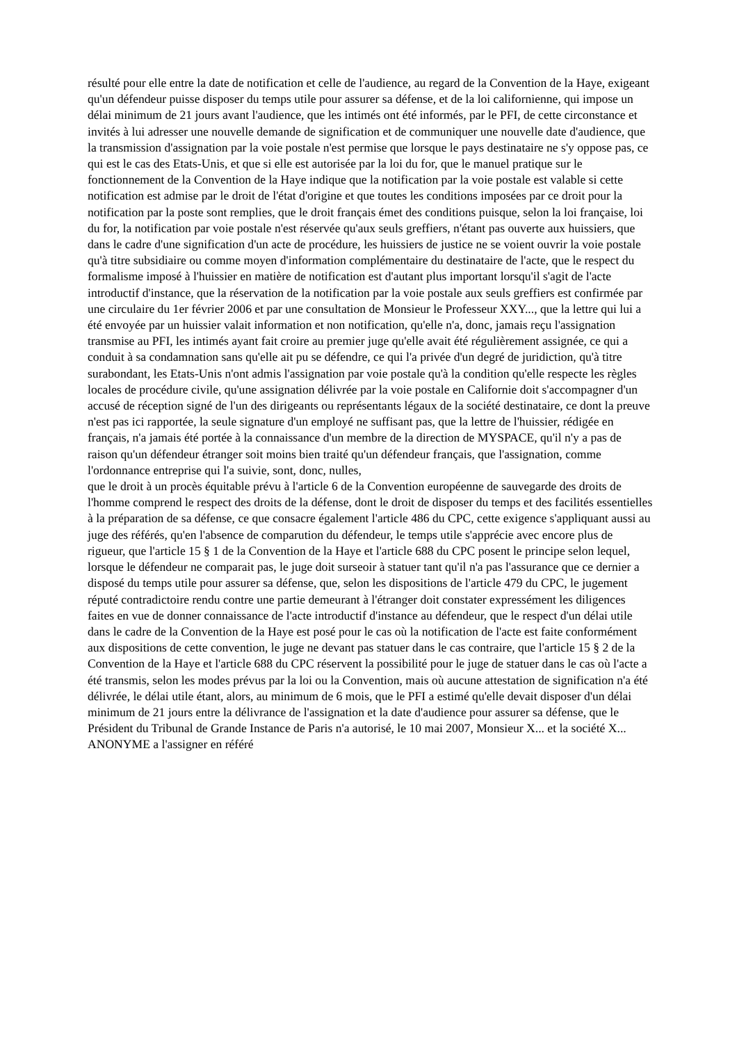résulté pour elle entre la date de notification et celle de l'audience, au regard de la Convention de la Haye, exigeant qu'un défendeur puisse disposer du temps utile pour assurer sa défense, et de la loi californienne, qui impose un délai minimum de 21 jours avant l'audience, que les intimés ont été informés, par le PFI, de cette circonstance et invités à lui adresser une nouvelle demande de signification et de communiquer une nouvelle date d'audience, que la transmission d'assignation par la voie postale n'est permise que lorsque le pays destinataire ne s'y oppose pas, ce qui est le cas des Etats-Unis, et que si elle est autorisée par la loi du for, que le manuel pratique sur le fonctionnement de la Convention de la Haye indique que la notification par la voie postale est valable si cette notification est admise par le droit de l'état d'origine et que toutes les conditions imposées par ce droit pour la notification par la poste sont remplies, que le droit français émet des conditions puisque, selon la loi française, loi du for, la notification par voie postale n'est réservée qu'aux seuls greffiers, n'étant pas ouverte aux huissiers, que dans le cadre d'une signification d'un acte de procédure, les huissiers de justice ne se voient ouvrir la voie postale qu'à titre subsidiaire ou comme moyen d'information complémentaire du destinataire de l'acte, que le respect du formalisme imposé à l'huissier en matière de notification est d'autant plus important lorsqu'il s'agit de l'acte introductif d'instance, que la réservation de la notification par la voie postale aux seuls greffiers est confirmée par une circulaire du 1er février 2006 et par une consultation de Monsieur le Professeur XXY..., que la lettre qui lui a été envoyée par un huissier valait information et non notification, qu'elle n'a, donc, jamais reçu l'assignation transmise au PFI, les intimés ayant fait croire au premier juge qu'elle avait été régulièrement assignée, ce qui a conduit à sa condamnation sans qu'elle ait pu se défendre, ce qui l'a privée d'un degré de juridiction, qu'à titre surabondant, les Etats-Unis n'ont admis l'assignation par voie postale qu'à la condition qu'elle respecte les règles locales de procédure civile, qu'une assignation délivrée par la voie postale en Californie doit s'accompagner d'un accusé de réception signé de l'un des dirigeants ou représentants légaux de la société destinataire, ce dont la preuve n'est pas ici rapportée, la seule signature d'un employé ne suffisant pas, que la lettre de l'huissier, rédigée en français, n'a jamais été portée à la connaissance d'un membre de la direction de MYSPACE, qu'il n'y a pas de raison qu'un défendeur étranger soit moins bien traité qu'un défendeur français, que l'assignation, comme l'ordonnance entreprise qui l'a suivie, sont, donc, nulles,
que le droit à un procès équitable prévu à l'article 6 de la Convention européenne de sauvegarde des droits de l'homme comprend le respect des droits de la défense, dont le droit de disposer du temps et des facilités essentielles à la préparation de sa défense, ce que consacre également l'article 486 du CPC, cette exigence s'appliquant aussi au juge des référés, qu'en l'absence de comparution du défendeur, le temps utile s'apprécie avec encore plus de rigueur, que l'article 15 § 1 de la Convention de la Haye et l'article 688 du CPC posent le principe selon lequel, lorsque le défendeur ne comparait pas, le juge doit surseoir à statuer tant qu'il n'a pas l'assurance que ce dernier a disposé du temps utile pour assurer sa défense, que, selon les dispositions de l'article 479 du CPC, le jugement réputé contradictoire rendu contre une partie demeurant à l'étranger doit constater expressément les diligences faites en vue de donner connaissance de l'acte introductif d'instance au défendeur, que le respect d'un délai utile dans le cadre de la Convention de la Haye est posé pour le cas où la notification de l'acte est faite conformément aux dispositions de cette convention, le juge ne devant pas statuer dans le cas contraire, que l'article 15 § 2 de la Convention de la Haye et l'article 688 du CPC réservent la possibilité pour le juge de statuer dans le cas où l'acte a été transmis, selon les modes prévus par la loi ou la Convention, mais où aucune attestation de signification n'a été délivrée, le délai utile étant, alors, au minimum de 6 mois, que le PFI a estimé qu'elle devait disposer d'un délai minimum de 21 jours entre la délivrance de l'assignation et la date d'audience pour assurer sa défense, que le Président du Tribunal de Grande Instance de Paris n'a autorisé, le 10 mai 2007, Monsieur X... et la société X... ANONYME a l'assigner en référé